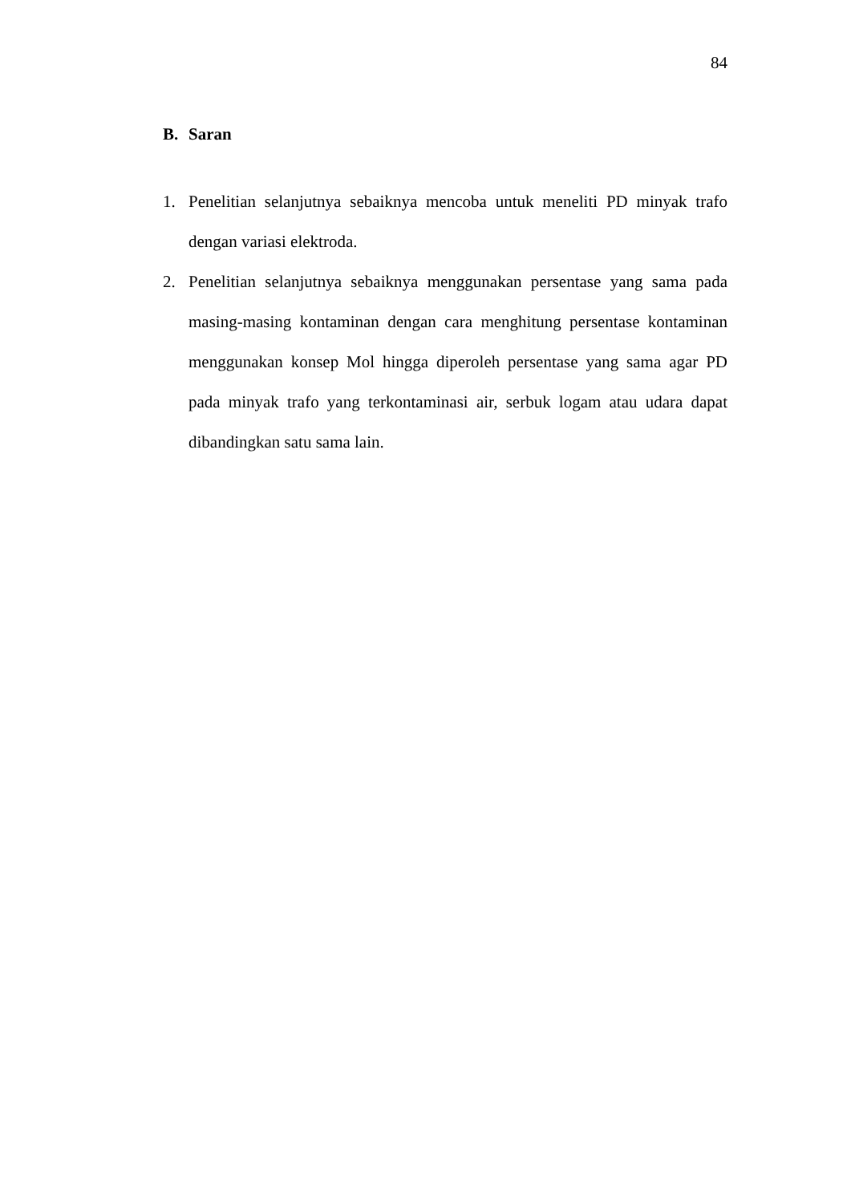84
B. Saran
1. Penelitian selanjutnya sebaiknya mencoba untuk meneliti PD minyak trafo dengan variasi elektroda.
2. Penelitian selanjutnya sebaiknya menggunakan persentase yang sama pada masing-masing kontaminan dengan cara menghitung persentase kontaminan menggunakan konsep Mol hingga diperoleh persentase yang sama agar PD pada minyak trafo yang terkontaminasi air, serbuk logam atau udara dapat dibandingkan satu sama lain.